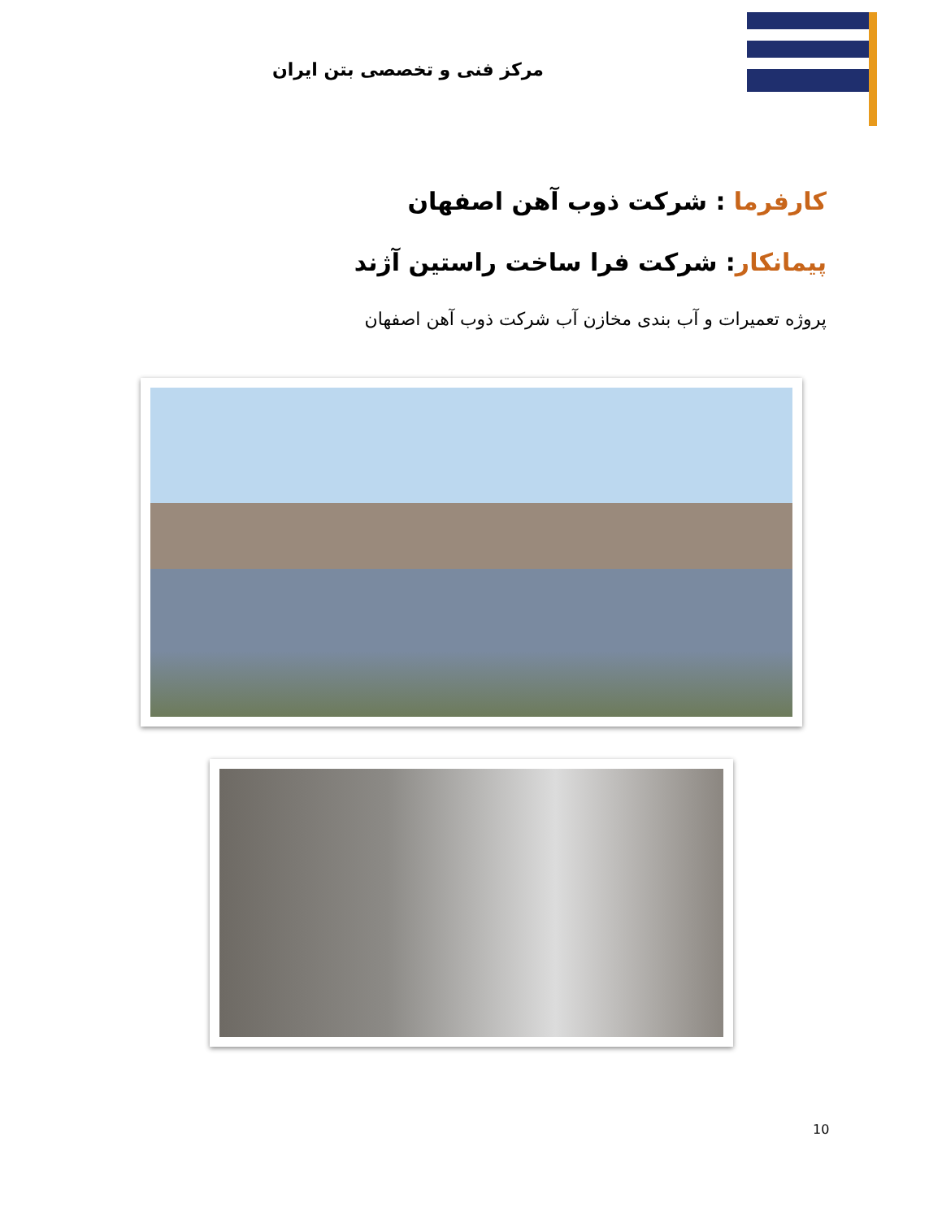مرکز فنی و تخصصی بتن ایران
کارفرما : شرکت ذوب آهن اصفهان
پیمانکار: شرکت فرا ساخت راستین آژند
پروژه تعمیرات و آب بندی مخازن آب شرکت ذوب آهن اصفهان
10